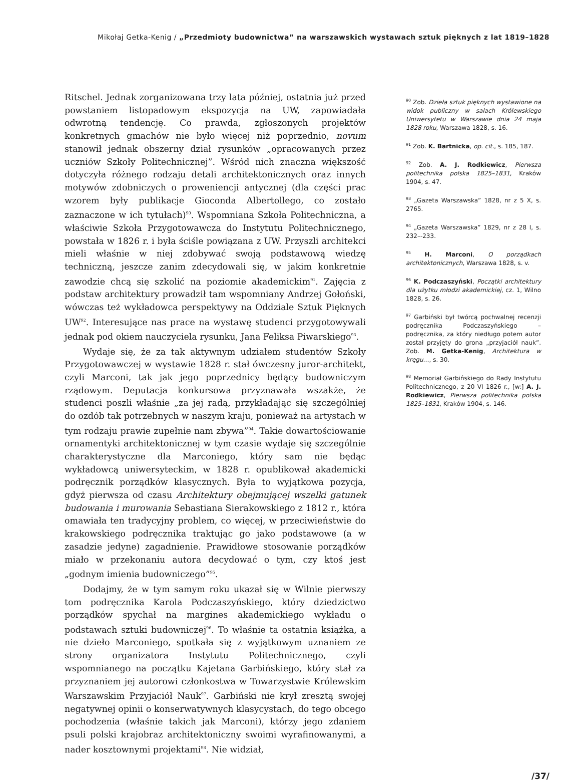Mikołaj Getka-Kenig / „Przedmioty budownictwa” na warszawskich wystawach sztuk pięknych z lat 1819–1828
Ritschel. Jednak zorganizowana trzy lata później, ostatnia już przed powstaniem listopadowym ekspozycja na UW, zapowiadała odwrotną tendencję. Co prawda, zgłoszonych projektów konkretnych gmachów nie było więcej niż poprzednio, novum stanowił jednak obszerny dział rysunków „opracowanych przez uczniów Szkoły Politechnicznej”. Wśród nich znaczna większość dotyczyła różnego rodzaju detali architektonicznych oraz innych motywów zdobniczych o proweniencji antycznej (dla części prac wzorem były publikacje Gioconda Albertollego, co zostało zaznaczone w ich tytułach)<sup>90</sup>. Wspomniana Szkoła Politechniczna, a właściwie Szkoła Przygotowawcza do Instytutu Politechnicznego, powstała w 1826 r. i była ściśle powiązana z UW. Przyszli architekci mieli właśnie w niej zdobywać swoją podstawową wiedzę techniczną, jeszcze zanim zdecydowali się, w jakim konkretnie zawodzie chcą się szkolić na poziomie akademickim<sup>91</sup>. Zajęcia z podstaw architektury prowadził tam wspomniany Andrzej Gołoński, wówczas też wykładowca perspektywy na Oddziale Sztuk Pięknych UW<sup>92</sup>. Interesujące nas prace na wystawę studenci przygotowywali jednak pod okiem nauczyciela rysunku, Jana Feliksa Piwarskiego<sup>93</sup>.
Wydaje się, że za tak aktywnym udziałem studentów Szkoły Przygotowawczej w wystawie 1828 r. stał ówczesny juror-architekt, czyli Marconi, tak jak jego poprzednicy będący budowniczym rządowym. Deputacja konkursowa przyznawała wszakże, że studenci poszli właśnie „za jej radą, przykładając się szczególniej do ozdób tak potrzebnych w naszym kraju, ponieważ na artystach w tym rodzaju prawie zupełnie nam zbywa”<sup>94</sup>. Takie dowartościowanie ornamentyki architektonicznej w tym czasie wydaje się szczególnie charakterystyczne dla Marconiego, który sam nie będąc wykładowcą uniwersyteckim, w 1828 r. opublikował akademicki podręcznik porządków klasycznych. Była to wyjątkowa pozycja, gdyż pierwsza od czasu Architektury obejmującej wszelki gatunek budowania i murowania Sebastiana Sierakowskiego z 1812 r., która omawiała ten tradycyjny problem, co więcej, w przeciwieństwie do krakowskiego podręcznika traktując go jako podstawowe (a w zasadzie jedyne) zagadnienie. Prawidłowe stosowanie porządków miało w przekonaniu autora decydować o tym, czy ktoś jest „godnym imienia budowniczego”<sup>95</sup>.
Dodajmy, że w tym samym roku ukazał się w Wilnie pierwszy tom podręcznika Karola Podczaszyńskiego, który dziedzictwo porządków spychał na margines akademickiego wykładu o podstawach sztuki budowniczej<sup>96</sup>. To właśnie ta ostatnia książka, a nie dzieło Marconiego, spotkała się z wyjątkowym uznaniem ze strony organizatora Instytutu Politechnicznego, czyli wspomnianego na początku Kajetana Garbińskiego, który stał za przyznaniem jej autorowi członkostwa w Towarzystwie Królewskim Warszawskim Przyjaciół Nauk<sup>97</sup>. Garbiński nie krył zresztą swojej negatywnej opinii o konserwatywnych klasycystach, do tego obcego pochodzenia (właśnie takich jak Marconi), którzy jego zdaniem psuli polski krajobraz architektoniczny swoimi wyrafinowanymi, a nader kosztownymi projektami<sup>98</sup>. Nie widział,
<sup>90</sup> Zob. Dzieła sztuk pięknych wystawione na widok publiczny w salach Królewskiego Uniwersytetu w Warszawie dnia 24 maja 1828 roku, Warszawa 1828, s. 16.
<sup>91</sup> Zob. K. Bartnicka, op. cit., s. 185, 187.
<sup>92</sup> Zob. A. J. Rodkiewicz, Pierwsza politechnika polska 1825–1831, Kraków 1904, s. 47.
<sup>93</sup> „Gazeta Warszawska” 1828, nr z 5 X, s. 2765.
<sup>94</sup> „Gazeta Warszawska” 1829, nr z 28 I, s. 232–-233.
<sup>95</sup> H. Marconi, O porządkach architektonicznych, Warszawa 1828, s. v.
<sup>96</sup> K. Podczaszyński, Początki architektury dla użytku młodzi akademickiej, cz. 1, Wilno 1828, s. 26.
<sup>97</sup> Garbiński był twórcą pochwalnej recenzji podręcznika Podczaszyńskiego – podręcznika, za który niedługo potem autor został przyjęty do grona „przyjaciół nauk”. Zob. M. Getka-Kenig, Architektura w kręgu…, s. 30.
<sup>98</sup> Memoriał Garbińskiego do Rady Instytutu Politechnicznego, z 20 VI 1826 r., [w:] A. J. Rodkiewicz, Pierwsza politechnika polska 1825–1831, Kraków 1904, s. 146.
/37/